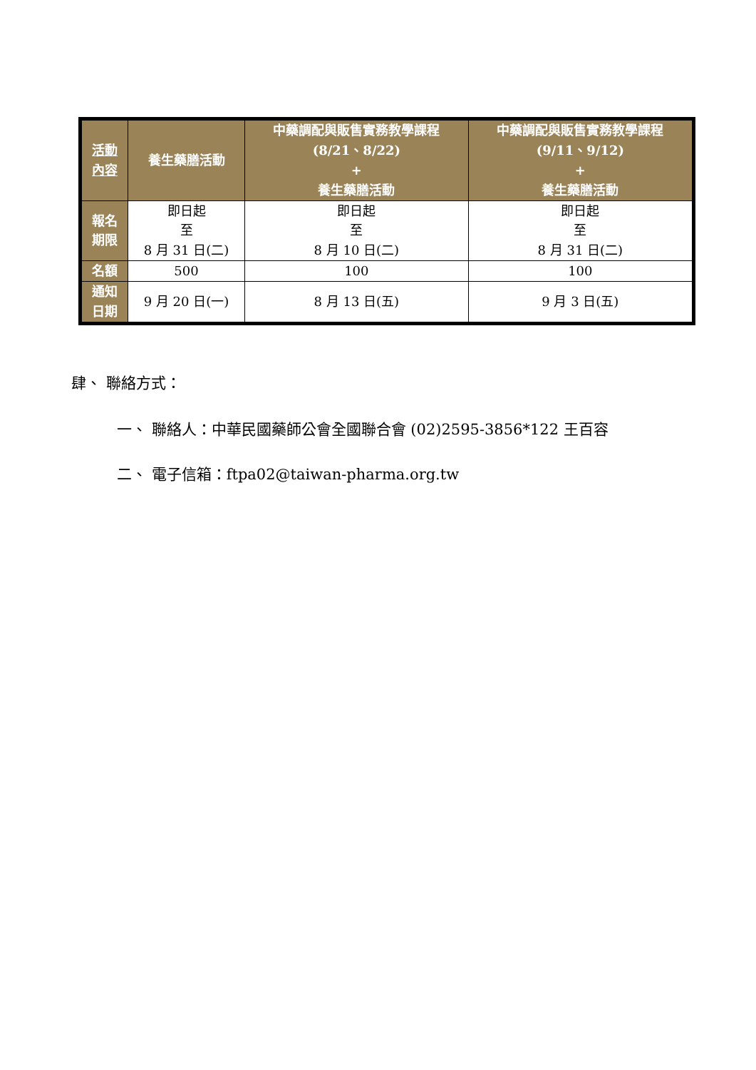| 活動 內容 | 養生藥膳活動 | 中藥調配與販售實務教學課程 (8/21、8/22) + 養生藥膳活動 | 中藥調配與販售實務教學課程 (9/11、9/12) + 養生藥膳活動 |
| --- | --- | --- | --- |
| 報名 期限 | 即日起 至 8 月 31 日(二) | 即日起 至 8 月 10 日(二) | 即日起 至 8 月 31 日(二) |
| 名額 | 500 | 100 | 100 |
| 通知 日期 | 9 月 20 日(一) | 8 月 13 日(五) | 9 月 3 日(五) |
肆、 聯絡方式：
一、 聯絡人：中華民國藥師公會全國聯合會 (02)2595-3856*122 王百容
二、 電子信箱：ftpa02@taiwan-pharma.org.tw